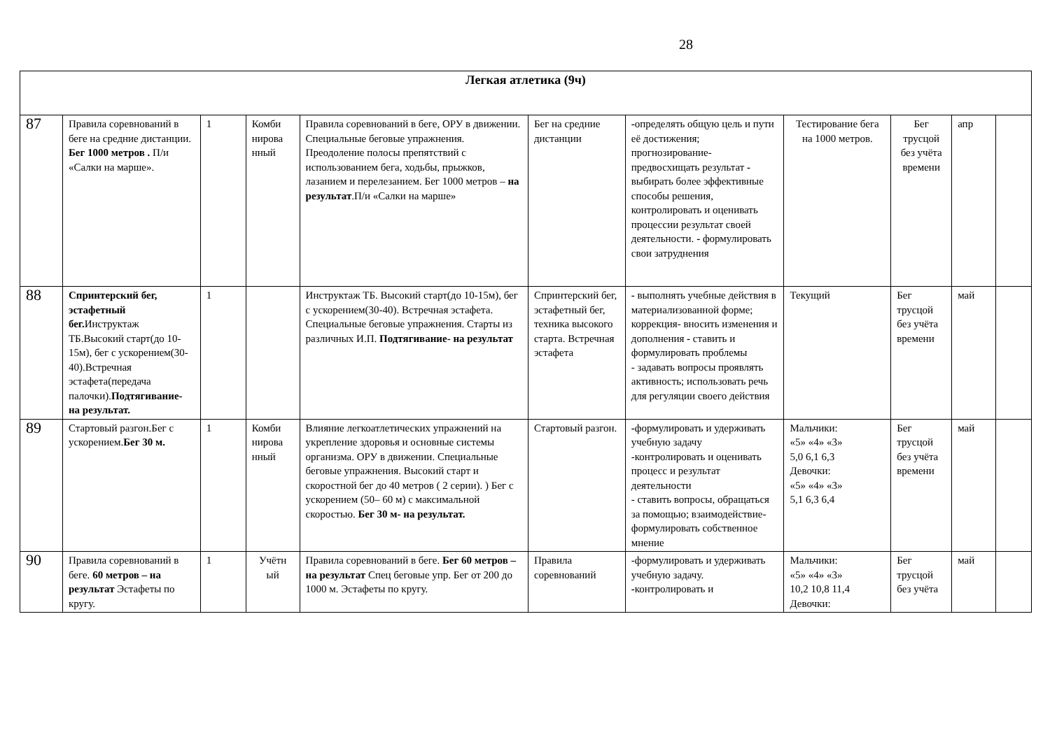28
| Легкая атлетика (9ч) | | | | | | | | | | |
| 87 | Правила соревнований в беге на средние дистанции. Бег 1000 метров . П/и «Салки на марше». | 1 | Комби нирова нный | Правила соревнований в беге, ОРУ в движении. Специальные беговые упражнения. Преодоление полосы препятствий с использованием бега, ходьбы, прыжков, лазанием и перелезанием. Бег 1000 метров – на результат .П/и «Салки на марше» | Бег на средние дистанции | - определять общую цель и пути её достижения; прогнозирование-предвосхищать результат - выбирать более эффективные способы решения, контролировать и оценивать процессии результат своей деятельности. - формулировать свои затруднения | Тестирование бега на 1000 метров. | Бег трусцой без учёта времени | апр | |
| 88 | Спринтерский бег, эстафетный бег. Инструктаж ТБ.Высокий старт(до 10-15м), бег с ускорением(30-40).Встречная эстафета(передача палочки). Подтягивание- на результат. | 1 | | Инструктаж ТБ. Высокий старт(до 10-15м), бег с ускорением(30-40). Встречная эстафета. Специальные беговые упражнения. Старты из различных И.П. Подтягивание- на результат | Спринтерский бег, эстафетный бег, техника высокого старта. Встречная эстафета | - выполнять учебные действия в материализованной форме; коррекция- вносить изменения и дополнения - ставить и формулировать проблемы - задавать вопросы проявлять активность; использовать речь для регуляции своего действия | Текущий | Бег трусцой без учёта времени | май | |
| 89 | Стартовый разгон.Бег с ускорением. Бег 30 м. | 1 | Комби нирова нный | Влияние легкоатлетических упражнений на укрепление здоровья и основные системы организма. ОРУ в движении. Специальные беговые упражнения. Высокий старт и скоростной бег до 40 метров ( 2 серии). ) Бег с ускорением (50– 60 м) с максимальной скоростью. Бег 30 м- на результат. | Стартовый разгон. | - формулировать и удерживать учебную задачу -контролировать и оценивать процесс и результат деятельности - ставить вопросы, обращаться за помощью; взаимодействие-формулировать собственное мнение | Мальчики: «5» «4» «3» 5,0 6,1 6,3 Девочки: «5» «4» «3» 5,1 6,3 6,4 | Бег трусцой без учёта времени | май | |
| 90 | Правила соревнований в беге. 60 метров – на результат Эстафеты по кругу. | 1 | Учётн ый | Правила соревнований в беге. Бег 60 метров – на результат Спец беговые упр. Бег от 200 до 1000 м. Эстафеты по кругу. | Правила соревнований | -формулировать и удерживать учебную задачу. - контролировать и | Мальчики: «5» «4» «3» 10,2 10,8 11,4 Девочки: | Бег трусцой без учёта | май | |